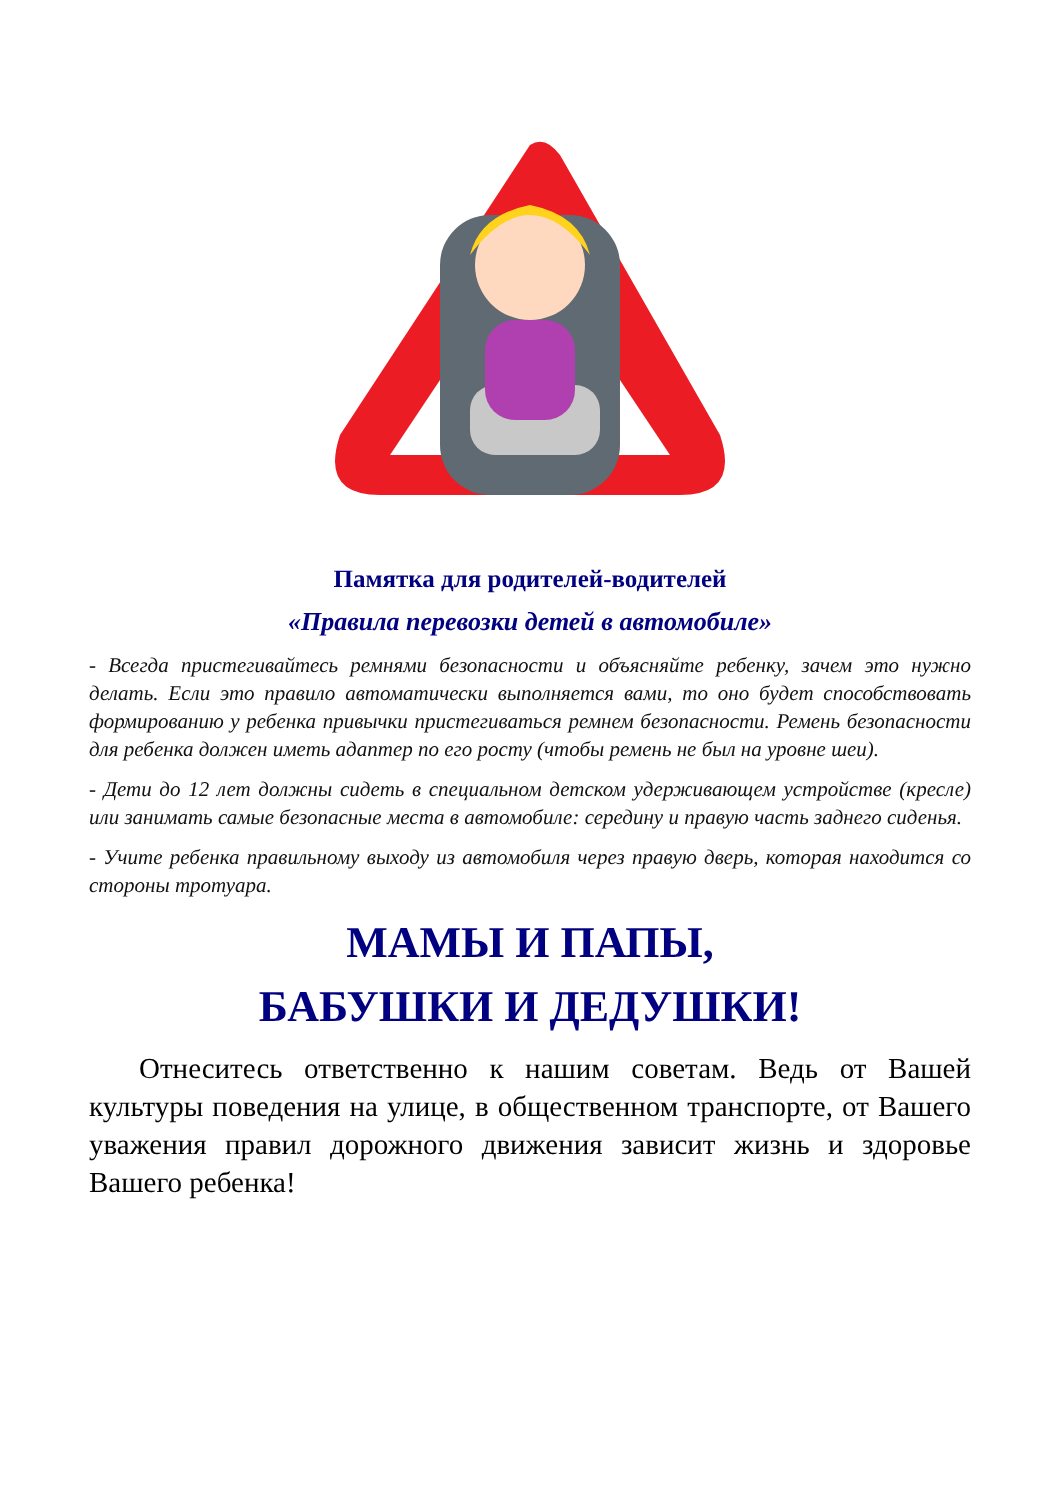Памятка для родителей-водителей
«Правила перевозки детей в автомобиле»
- Всегда пристегивайтесь ремнями безопасности и объясняйте ребенку, зачем это нужно делать. Если это правило автоматически выполняется вами, то оно будет способствовать формированию у ребенка привычки пристегиваться ремнем безопасности. Ремень безопасности для ребенка должен иметь адаптер по его росту (чтобы ремень не был на уровне шеи).
- Дети до 12 лет должны сидеть в специальном детском удерживающем устройстве (кресле) или занимать самые безопасные места в автомобиле: середину и правую часть заднего сиденья.
- Учите ребенка правильному выходу из автомобиля через правую дверь, которая находится со стороны тротуара.
МАМЫ И ПАПЫ,
БАБУШКИ И ДЕДУШКИ!
Отнеситесь ответственно к нашим советам. Ведь от Вашей культуры поведения на улице, в общественном транспорте, от Вашего уважения правил дорожного движения зависит жизнь и здоровье Вашего ребенка!